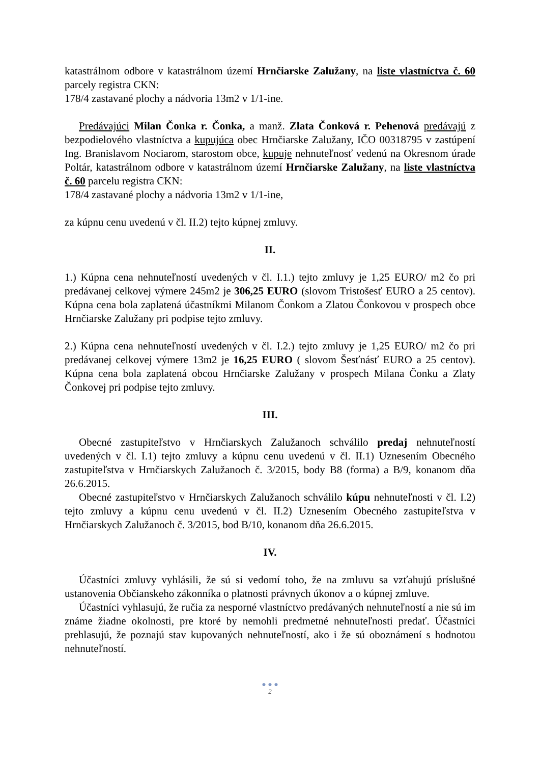katastrálnom odbore v katastrálnom území Hrnčiarske Zalužany, na liste vlastníctva č. 60 parcely registra CKN:
178/4 zastavané plochy a nádvoria 13m2 v 1/1-ine.
Predávajúci Milan Čonka r. Čonka, a manž. Zlata Čonková r. Pehenová predávajú z bezpodielového vlastníctva a kupujúca obec Hrnčiarske Zalužany, IČO 00318795 v zastúpení Ing. Branislavom Nociarom, starostom obce, kupuje nehnuteľnosť vedenú na Okresnom úrade Poltár, katastrálnom odbore v katastrálnom území Hrnčiarske Zalužany, na liste vlastníctva č. 60 parcelu registra CKN:
178/4 zastavané plochy a nádvoria 13m2 v 1/1-ine,
za kúpnu cenu uvedenú v čl. II.2) tejto kúpnej zmluvy.
II.
1.) Kúpna cena nehnuteľností uvedených v čl. I.1.) tejto zmluvy je 1,25 EURO/ m2 čo pri predávanej celkovej výmere 245m2 je 306,25 EURO (slovom Tristošesť EURO a 25 centov). Kúpna cena bola zaplatená účastníkmi Milanom Čonkom a Zlatou Čonkovou v prospech obce Hrnčiarske Zalužany pri podpise tejto zmluvy.
2.) Kúpna cena nehnuteľností uvedených v čl. I.2.) tejto zmluvy je 1,25 EURO/ m2 čo pri predávanej celkovej výmere 13m2 je 16,25 EURO ( slovom Šesťnásť EURO a 25 centov). Kúpna cena bola zaplatená obcou Hrnčiarske Zalužany v prospech Milana Čonku a Zlaty Čonkovej pri podpise tejto zmluvy.
III.
Obecné zastupiteľstvo v Hrnčiarskych Zalužanoch schválilo predaj nehnuteľností uvedených v čl. I.1) tejto zmluvy a kúpnu cenu uvedenú v čl. II.1) Uznesením Obecného zastupiteľstva v Hrnčiarskych Zalužanoch č. 3/2015, body B8 (forma) a B/9, konanom dňa 26.6.2015.
Obecné zastupiteľstvo v Hrnčiarskych Zalužanoch schválilo kúpu nehnuteľnosti v čl. I.2) tejto zmluvy a kúpnu cenu uvedenú v čl. II.2) Uznesením Obecného zastupiteľstva v Hrnčiarskych Zalužanoch č. 3/2015, bod B/10, konanom dňa 26.6.2015.
IV.
Účastníci zmluvy vyhlásili, že sú si vedomí toho, že na zmluvu sa vzťahujú príslušné ustanovenia Občianskeho zákonníka o platnosti právnych úkonov a o kúpnej zmluve.
Účastníci vyhlasujú, že ručia za nesporné vlastníctvo predávaných nehnuteľností a nie sú im známe žiadne okolnosti, pre ktoré by nemohli predmetné nehnuteľnosti predať. Účastníci prehlasujú, že poznajú stav kupovaných nehnuteľností, ako i že sú oboznámení s hodnotou nehnuteľností.
● ● ●
2